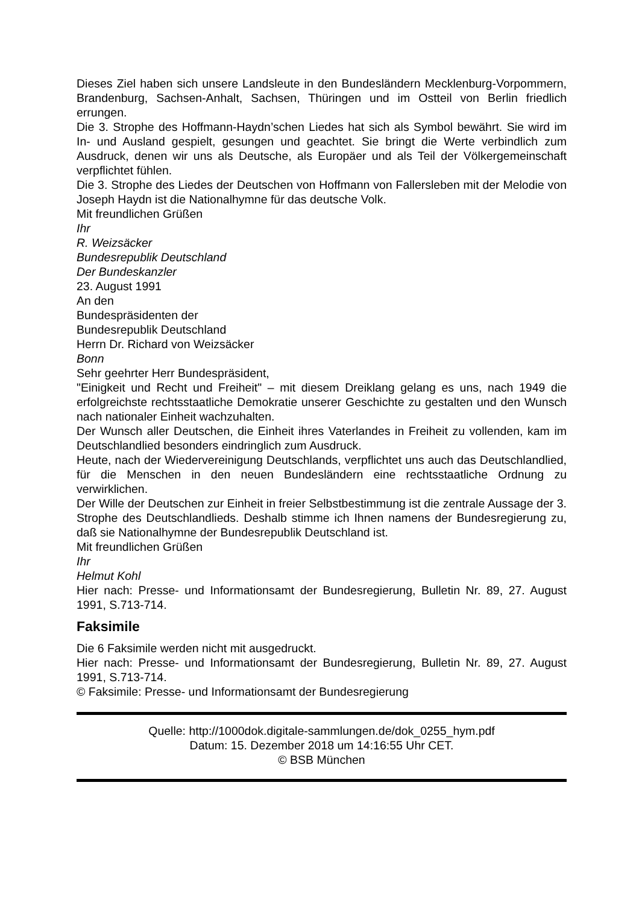Dieses Ziel haben sich unsere Landsleute in den Bundesländern Mecklenburg-Vorpommern, Brandenburg, Sachsen-Anhalt, Sachsen, Thüringen und im Ostteil von Berlin friedlich errungen.
Die 3. Strophe des Hoffmann-Haydn’schen Liedes hat sich als Symbol bewährt. Sie wird im In- und Ausland gespielt, gesungen und geachtet. Sie bringt die Werte verbindlich zum Ausdruck, denen wir uns als Deutsche, als Europäer und als Teil der Völkergemeinschaft verpflichtet fühlen.
Die 3. Strophe des Liedes der Deutschen von Hoffmann von Fallersleben mit der Melodie von Joseph Haydn ist die Nationalhymne für das deutsche Volk.
Mit freundlichen Grüßen
Ihr
R. Weizsäcker
Bundesrepublik Deutschland
Der Bundeskanzler
23. August 1991
An den
Bundespräsidenten der
Bundesrepublik Deutschland
Herrn Dr. Richard von Weizsäcker
Bonn
Sehr geehrter Herr Bundespräsident,
"Einigkeit und Recht und Freiheit" – mit diesem Dreiklang gelang es uns, nach 1949 die erfolgreichste rechtsstaatliche Demokratie unserer Geschichte zu gestalten und den Wunsch nach nationaler Einheit wachzuhalten.
Der Wunsch aller Deutschen, die Einheit ihres Vaterlandes in Freiheit zu vollenden, kam im Deutschlandlied besonders eindringlich zum Ausdruck.
Heute, nach der Wiedervereinigung Deutschlands, verpflichtet uns auch das Deutschlandlied, für die Menschen in den neuen Bundesländern eine rechtsstaatliche Ordnung zu verwirklichen.
Der Wille der Deutschen zur Einheit in freier Selbstbestimmung ist die zentrale Aussage der 3. Strophe des Deutschlandlieds. Deshalb stimme ich Ihnen namens der Bundesregierung zu, daß sie Nationalhymne der Bundesrepublik Deutschland ist.
Mit freundlichen Grüßen
Ihr
Helmut Kohl
Hier nach: Presse- und Informationsamt der Bundesregierung, Bulletin Nr. 89, 27. August 1991, S.713-714.
Faksimile
Die 6 Faksimile werden nicht mit ausgedruckt.
Hier nach: Presse- und Informationsamt der Bundesregierung, Bulletin Nr. 89, 27. August 1991, S.713-714.
© Faksimile: Presse- und Informationsamt der Bundesregierung
Quelle: http://1000dok.digitale-sammlungen.de/dok_0255_hym.pdf
Datum: 15. Dezember 2018 um 14:16:55 Uhr CET.
© BSB München